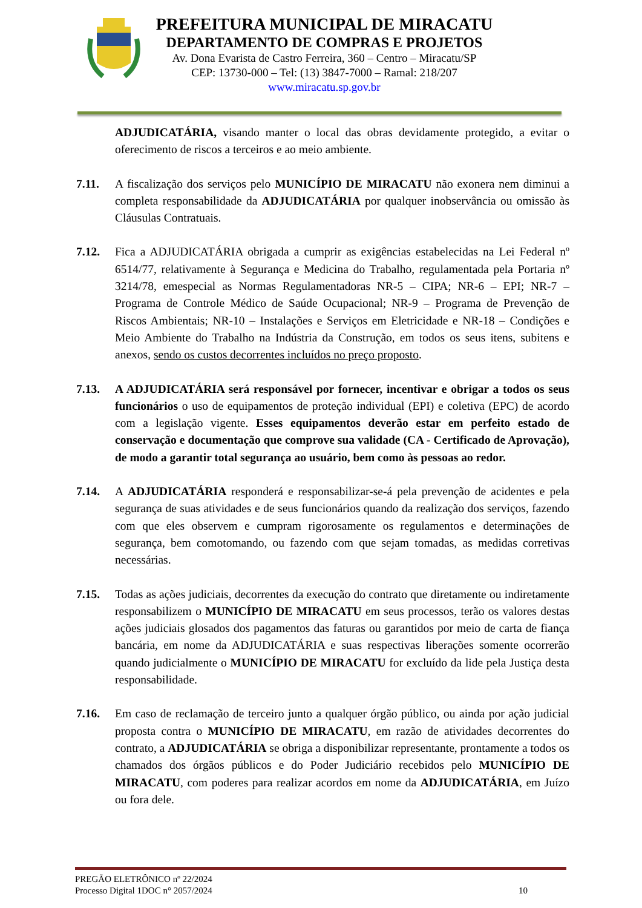PREFEITURA MUNICIPAL DE MIRACATU
DEPARTAMENTO DE COMPRAS E PROJETOS
Av. Dona Evarista de Castro Ferreira, 360 – Centro – Miracatu/SP
CEP: 13730-000 – Tel: (13) 3847-7000 – Ramal: 218/207
www.miracatu.sp.gov.br
ADJUDICATÁRIA, visando manter o local das obras devidamente protegido, a evitar o oferecimento de riscos a terceiros e ao meio ambiente.
7.11. A fiscalização dos serviços pelo MUNICÍPIO DE MIRACATU não exonera nem diminui a completa responsabilidade da ADJUDICATÁRIA por qualquer inobservância ou omissão às Cláusulas Contratuais.
7.12. Fica a ADJUDICATÁRIA obrigada a cumprir as exigências estabelecidas na Lei Federal nº 6514/77, relativamente à Segurança e Medicina do Trabalho, regulamentada pela Portaria nº 3214/78, emespecial as Normas Regulamentadoras NR-5 – CIPA; NR-6 – EPI; NR-7 – Programa de Controle Médico de Saúde Ocupacional; NR-9 – Programa de Prevenção de Riscos Ambientais; NR-10 – Instalações e Serviços em Eletricidade e NR-18 – Condições e Meio Ambiente do Trabalho na Indústria da Construção, em todos os seus itens, subitens e anexos, sendo os custos decorrentes incluídos no preço proposto.
7.13. A ADJUDICATÁRIA será responsável por fornecer, incentivar e obrigar a todos os seus funcionários o uso de equipamentos de proteção individual (EPI) e coletiva (EPC) de acordo com a legislação vigente. Esses equipamentos deverão estar em perfeito estado de conservação e documentação que comprove sua validade (CA - Certificado de Aprovação), de modo a garantir total segurança ao usuário, bem como às pessoas ao redor.
7.14. A ADJUDICATÁRIA responderá e responsabilizar-se-á pela prevenção de acidentes e pela segurança de suas atividades e de seus funcionários quando da realização dos serviços, fazendo com que eles observem e cumpram rigorosamente os regulamentos e determinações de segurança, bem comotomando, ou fazendo com que sejam tomadas, as medidas corretivas necessárias.
7.15. Todas as ações judiciais, decorrentes da execução do contrato que diretamente ou indiretamente responsabilizem o MUNICÍPIO DE MIRACATU em seus processos, terão os valores destas ações judiciais glosados dos pagamentos das faturas ou garantidos por meio de carta de fiança bancária, em nome da ADJUDICATÁRIA e suas respectivas liberações somente ocorrerão quando judicialmente o MUNICÍPIO DE MIRACATU for excluído da lide pela Justiça desta responsabilidade.
7.16. Em caso de reclamação de terceiro junto a qualquer órgão público, ou ainda por ação judicial proposta contra o MUNICÍPIO DE MIRACATU, em razão de atividades decorrentes do contrato, a ADJUDICATÁRIA se obriga a disponibilizar representante, prontamente a todos os chamados dos órgãos públicos e do Poder Judiciário recebidos pelo MUNICÍPIO DE MIRACATU, com poderes para realizar acordos em nome da ADJUDICATÁRIA, em Juízo ou fora dele.
PREGÃO ELETRÔNICO nº 22/2024
Processo Digital 1DOC n° 2057/2024
10